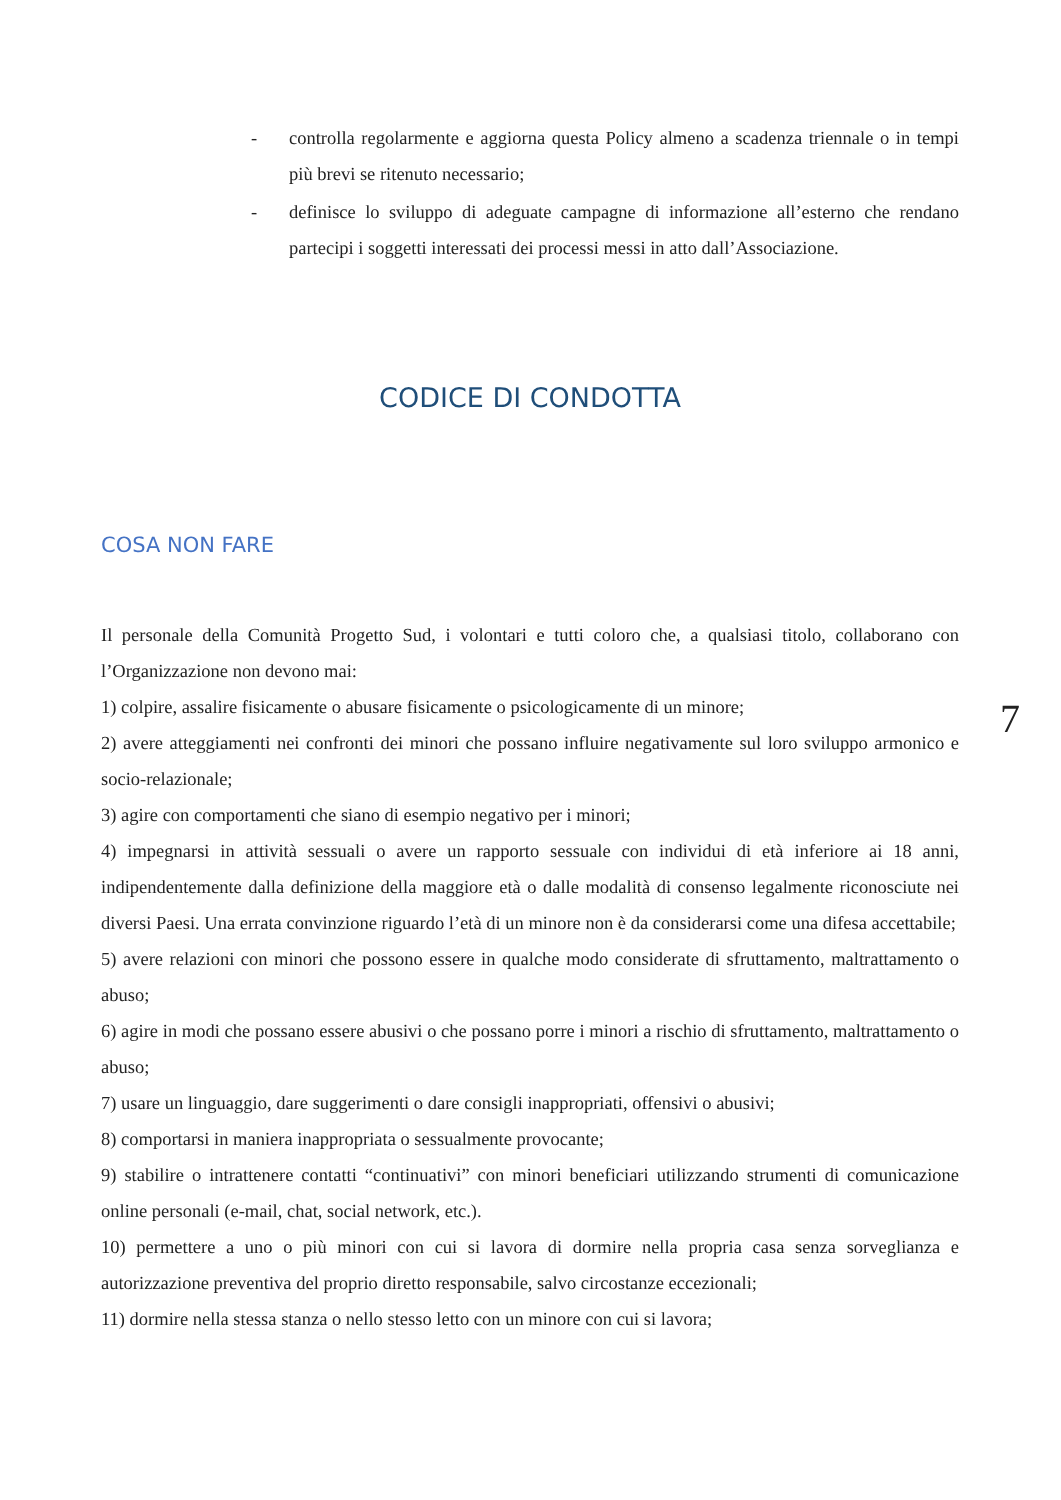- controlla regolarmente e aggiorna questa Policy almeno a scadenza triennale o in tempi più brevi se ritenuto necessario;
- definisce lo sviluppo di adeguate campagne di informazione all’esterno che rendano partecipi i soggetti interessati dei processi messi in atto dall’Associazione.
CODICE DI CONDOTTA
COSA NON FARE
Il personale della Comunità Progetto Sud, i volontari e tutti coloro che, a qualsiasi titolo, collaborano con l’Organizzazione non devono mai:
1) colpire, assalire fisicamente o abusare fisicamente o psicologicamente di un minore;
2) avere atteggiamenti nei confronti dei minori che possano influire negativamente sul loro sviluppo armonico e socio-relazionale;
3) agire con comportamenti che siano di esempio negativo per i minori;
4) impegnarsi in attività sessuali o avere un rapporto sessuale con individui di età inferiore ai 18 anni, indipendentemente dalla definizione della maggiore età o dalle modalità di consenso legalmente riconosciute nei diversi Paesi. Una errata convinzione riguardo l’età di un minore non è da considerarsi come una difesa accettabile;
5) avere relazioni con minori che possono essere in qualche modo considerate di sfruttamento, maltrattamento o abuso;
6) agire in modi che possano essere abusivi o che possano porre i minori a rischio di sfruttamento, maltrattamento o abuso;
7) usare un linguaggio, dare suggerimenti o dare consigli inappropriati, offensivi o abusivi;
8) comportarsi in maniera inappropriata o sessualmente provocante;
9) stabilire o intrattenere contatti “continuativi” con minori beneficiari utilizzando strumenti di comunicazione online personali (e-mail, chat, social network, etc.).
10) permettere a uno o più minori con cui si lavora di dormire nella propria casa senza sorveglianza e autorizzazione preventiva del proprio diretto responsabile, salvo circostanze eccezionali;
11) dormire nella stessa stanza o nello stesso letto con un minore con cui si lavora;
7